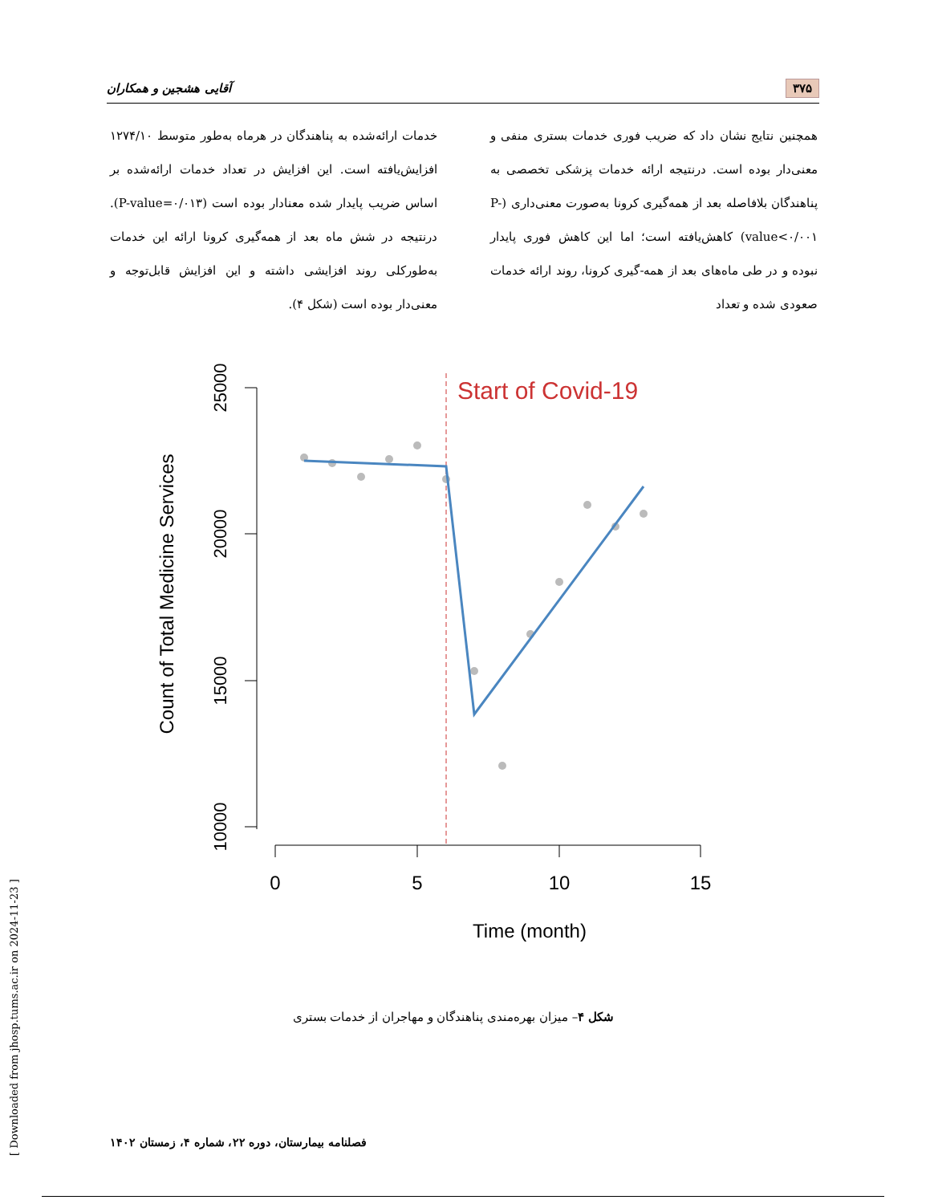۳۷۵ آقایی هشجین و همکاران
همچنین نتایج نشان داد که ضریب فوری خدمات بستری منفی و معنی‌دار بوده است. درنتیجه ارائه خدمات پزشکی تخصصی به پناهندگان بلافاصله بعد از همه‌گیری کرونا به‌صورت معنی‌داری (P-value<۰/۰۰۱) کاهش‌یافته است؛ اما این کاهش فوری پایدار نبوده و در طی ماه‌های بعد از همه-گیری کرونا، روند ارائه خدمات صعودی شده و تعداد
خدمات ارائه‌شده به پناهندگان در هرماه به‌طور متوسط ۱۲۷۴/۱۰ افزایش‌یافته است. این افزایش در تعداد خدمات ارائه‌شده بر اساس ضریب پایدار شده معنادار بوده است (P-value=۰/۰۱۳). درنتیجه در شش ماه بعد از همه‌گیری کرونا ارائه این خدمات به‌طورکلی روند افزایشی داشته و این افزایش قابل‌توجه و معنی‌دار بوده است (شکل ۴).
Count of Total Medicine Services
25000
20000
15000
10000
0
5
10
15
Time (month)
Start of Covid-19
شکل ۴– میزان بهره‌مندی پناهندگان و مهاجران از خدمات بستری
فصلنامه بیمارستان، دوره ۲۲، شماره ۴، زمستان ۱۴۰۲
[ Downloaded from jhosp.tums.ac.ir on 2024-11-23 ]